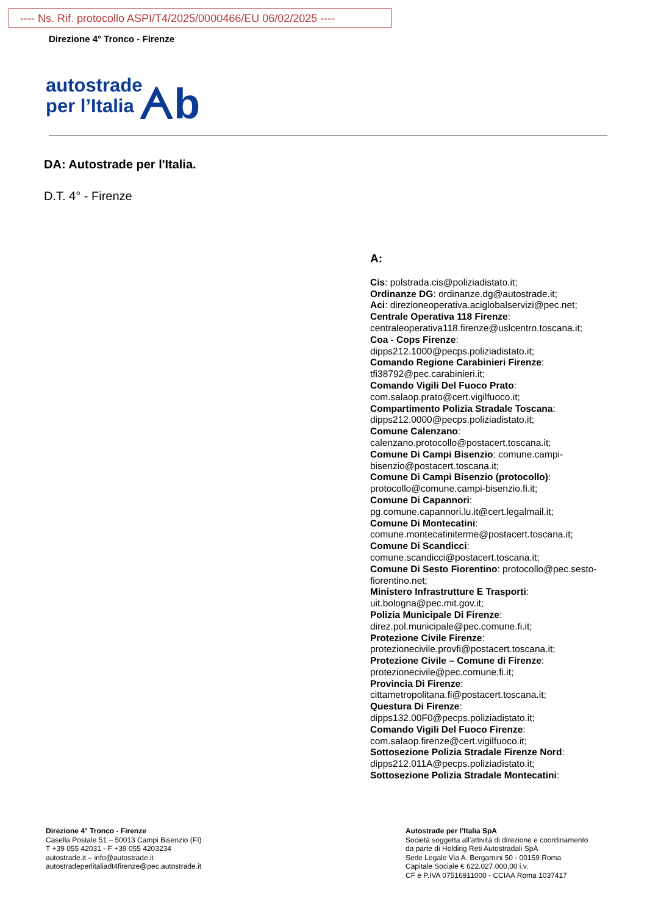---- Ns. Rif. protocollo ASPI/T4/2025/0000466/EU 06/02/2025 ----
Direzione 4° Tronco - Firenze
autostrade
per l’Italia ᗅb
DA: Autostrade per l'Italia.
D.T. 4° - Firenze
A:
Cis: polstrada.cis@poliziadistato.it;
Ordinanze DG: ordinanze.dg@autostrade.it;
Aci: direzioneoperativa.aciglobalservizi@pec.net;
Centrale Operativa 118 Firenze:
centraleoperativa118.firenze@uslcentro.toscana.it;
Coa - Cops Firenze:
dipps212.1000@pecps.poliziadistato.it;
Comando Regione Carabinieri Firenze:
tfi38792@pec.carabinieri.it;
Comando Vigili Del Fuoco Prato:
com.salaop.prato@cert.vigilfuoco.it;
Compartimento Polizia Stradale Toscana:
dipps212.0000@pecps.poliziadistato.it;
Comune Calenzano:
calenzano.protocollo@postacert.toscana.it;
Comune Di Campi Bisenzio: comune.campi-bisenzio@postacert.toscana.it;
Comune Di Campi Bisenzio (protocollo):
protocollo@comune.campi-bisenzio.fi.it;
Comune Di Capannori:
pg.comune.capannori.lu.it@cert.legalmail.it;
Comune Di Montecatini:
comune.montecatiniterme@postacert.toscana.it;
Comune Di Scandicci:
comune.scandicci@postacert.toscana.it;
Comune Di Sesto Fiorentino: protocollo@pec.sesto-fiorentino.net;
Ministero Infrastrutture E Trasporti:
uit.bologna@pec.mit.gov.it;
Polizia Municipale Di Firenze:
direz.pol.municipale@pec.comune.fi.it;
Protezione Civile Firenze:
protezionecivile.provfi@postacert.toscana.it;
Protezione Civile – Comune di Firenze:
protezionecivile@pec.comune.fi.it;
Provincia Di Firenze:
cittametropolitana.fi@postacert.toscana.it;
Questura Di Firenze:
dipps132.00F0@pecps.poliziadistato.it;
Comando Vigili Del Fuoco Firenze:
com.salaop.firenze@cert.vigilfuoco.it;
Sottosezione Polizia Stradale Firenze Nord:
dipps212.011A@pecps.poliziadistato.it;
Sottosezione Polizia Stradale Montecatini:
Direzione 4° Tronco - Firenze
Casella Postale 51 – 50013 Campi Bisenzio (FI)
T +39 055 42031 - F +39 055 4203234
autostrade.it – info@autostrade.it
autostradeperlitaliadt4firenze@pec.autostrade.it
Autostrade per l’Italia SpA
Società soggetta all’attività di direzione e coordinamento
da parte di Holding Reti Autostradali SpA
Sede Legale Via A. Bergamini 50 - 00159 Roma
Capitale Sociale € 622.027.000,00 i.v.
CF e P.IVA 07516911000 - CCIAA Roma 1037417